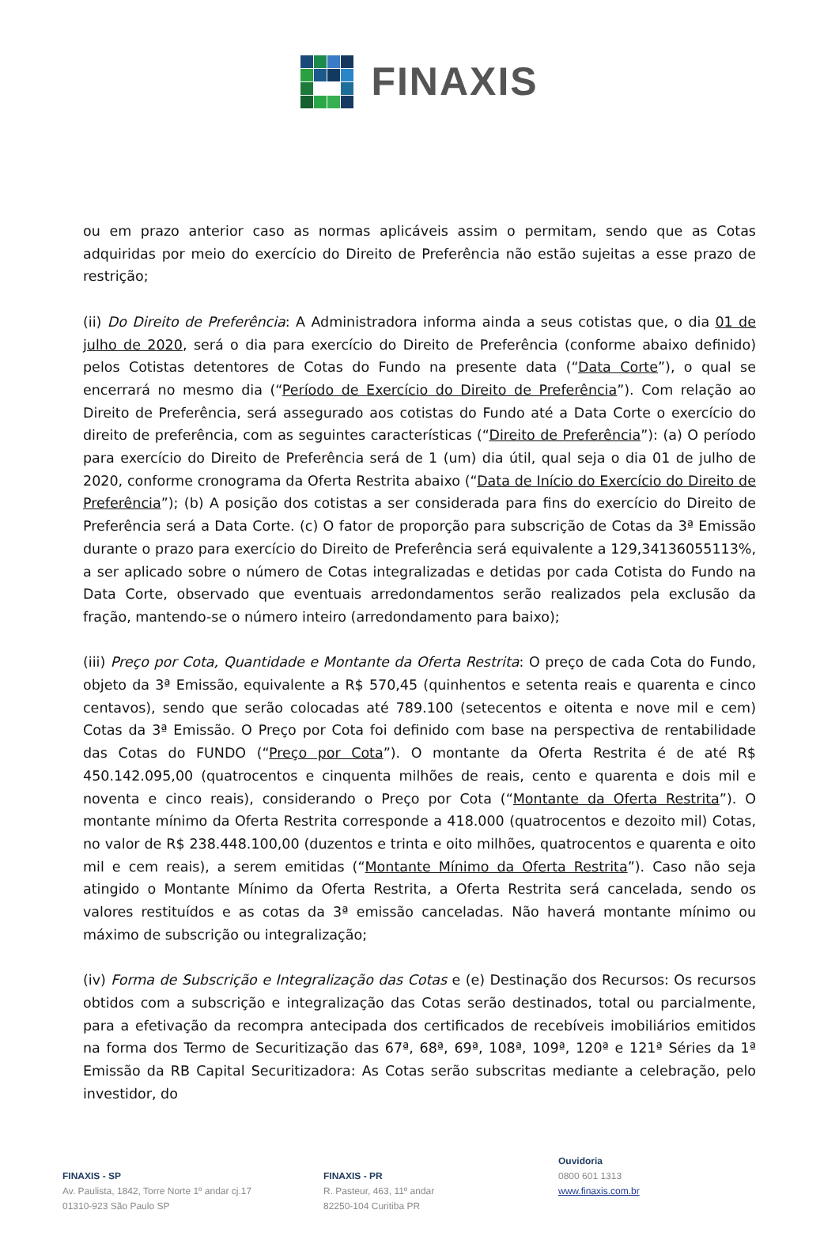FINAXIS
ou em prazo anterior caso as normas aplicáveis assim o permitam, sendo que as Cotas adquiridas por meio do exercício do Direito de Preferência não estão sujeitas a esse prazo de restrição;
(ii) Do Direito de Preferência: A Administradora informa ainda a seus cotistas que, o dia 01 de julho de 2020, será o dia para exercício do Direito de Preferência (conforme abaixo definido) pelos Cotistas detentores de Cotas do Fundo na presente data (“Data Corte”), o qual se encerrará no mesmo dia (“Período de Exercício do Direito de Preferência”). Com relação ao Direito de Preferência, será assegurado aos cotistas do Fundo até a Data Corte o exercício do direito de preferência, com as seguintes características (“Direito de Preferência”): (a) O período para exercício do Direito de Preferência será de 1 (um) dia útil, qual seja o dia 01 de julho de 2020, conforme cronograma da Oferta Restrita abaixo (“Data de Início do Exercício do Direito de Preferência”); (b) A posição dos cotistas a ser considerada para fins do exercício do Direito de Preferência será a Data Corte. (c) O fator de proporção para subscrição de Cotas da 3ª Emissão durante o prazo para exercício do Direito de Preferência será equivalente a 129,34136055113%, a ser aplicado sobre o número de Cotas integralizadas e detidas por cada Cotista do Fundo na Data Corte, observado que eventuais arredondamentos serão realizados pela exclusão da fração, mantendo-se o número inteiro (arredondamento para baixo);
(iii) Preço por Cota, Quantidade e Montante da Oferta Restrita: O preço de cada Cota do Fundo, objeto da 3ª Emissão, equivalente a R$ 570,45 (quinhentos e setenta reais e quarenta e cinco centavos), sendo que serão colocadas até 789.100 (setecentos e oitenta e nove mil e cem) Cotas da 3ª Emissão. O Preço por Cota foi definido com base na perspectiva de rentabilidade das Cotas do FUNDO (“Preço por Cota”). O montante da Oferta Restrita é de até R$ 450.142.095,00 (quatrocentos e cinquenta milhões de reais, cento e quarenta e dois mil e noventa e cinco reais), considerando o Preço por Cota (“Montante da Oferta Restrita”). O montante mínimo da Oferta Restrita corresponde a 418.000 (quatrocentos e dezoito mil) Cotas, no valor de R$ 238.448.100,00 (duzentos e trinta e oito milhões, quatrocentos e quarenta e oito mil e cem reais), a serem emitidas (“Montante Mínimo da Oferta Restrita”). Caso não seja atingido o Montante Mínimo da Oferta Restrita, a Oferta Restrita será cancelada, sendo os valores restituídos e as cotas da 3ª emissão canceladas. Não haverá montante mínimo ou máximo de subscrição ou integralização;
(iv) Forma de Subscrição e Integralização das Cotas e (e) Destinação dos Recursos: Os recursos obtidos com a subscrição e integralização das Cotas serão destinados, total ou parcialmente, para a efetivação da recompra antecipada dos certificados de recebíveis imobiliários emitidos na forma dos Termo de Securitização das 67ª, 68ª, 69ª, 108ª, 109ª, 120ª e 121ª Séries da 1ª Emissão da RB Capital Securitizadora: As Cotas serão subscritas mediante a celebração, pelo investidor, do
FINAXIS - SP
Av. Paulista, 1842, Torre Norte 1º andar cj.17
01310-923 São Paulo SP
FINAXIS - PR
R. Pasteur, 463, 11º andar
82250-104 Curitiba PR
Ouvidoria
0800 601 1313
www.finaxis.com.br